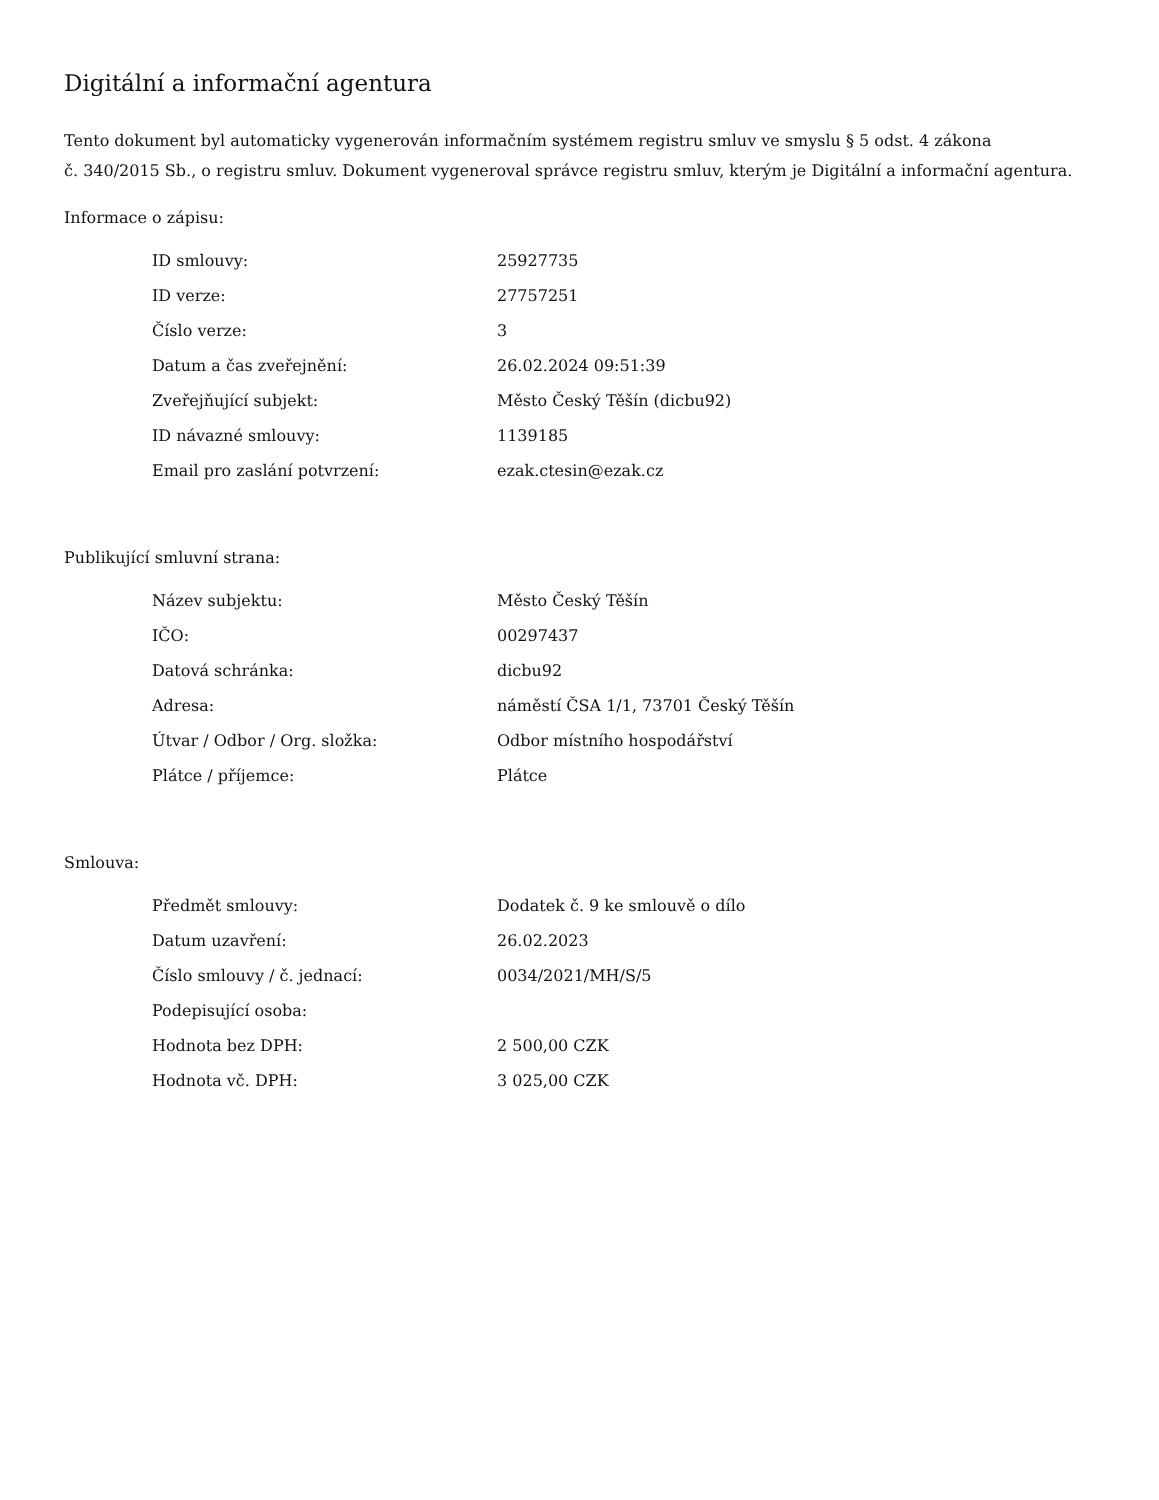Digitální a informační agentura
Tento dokument byl automaticky vygenerován informačním systémem registru smluv ve smyslu § 5 odst. 4 zákona
č. 340/2015 Sb., o registru smluv. Dokument vygeneroval správce registru smluv, kterým je Digitální a informační agentura.
Informace o zápisu:
| ID smlouvy: | 25927735 |
| ID verze: | 27757251 |
| Číslo verze: | 3 |
| Datum a čas zveřejnění: | 26.02.2024 09:51:39 |
| Zveřejňující subjekt: | Město Český Těšín (dicbu92) |
| ID návazné smlouvy: | 1139185 |
| Email pro zaslání potvrzení: | ezak.ctesin@ezak.cz |
Publikující smluvní strana:
| Název subjektu: | Město Český Těšín |
| IČO: | 00297437 |
| Datová schránka: | dicbu92 |
| Adresa: | náměstí ČSA 1/1, 73701 Český Těšín |
| Útvar / Odbor / Org. složka: | Odbor místního hospodářství |
| Plátce / příjemce: | Plátce |
Smlouva:
| Předmět smlouvy: | Dodatek č. 9 ke smlouvě o dílo |
| Datum uzavření: | 26.02.2023 |
| Číslo smlouvy / č. jednací: | 0034/2021/MH/S/5 |
| Podepisující osoba: | |
| Hodnota bez DPH: | 2 500,00 CZK |
| Hodnota vč. DPH: | 3 025,00 CZK |